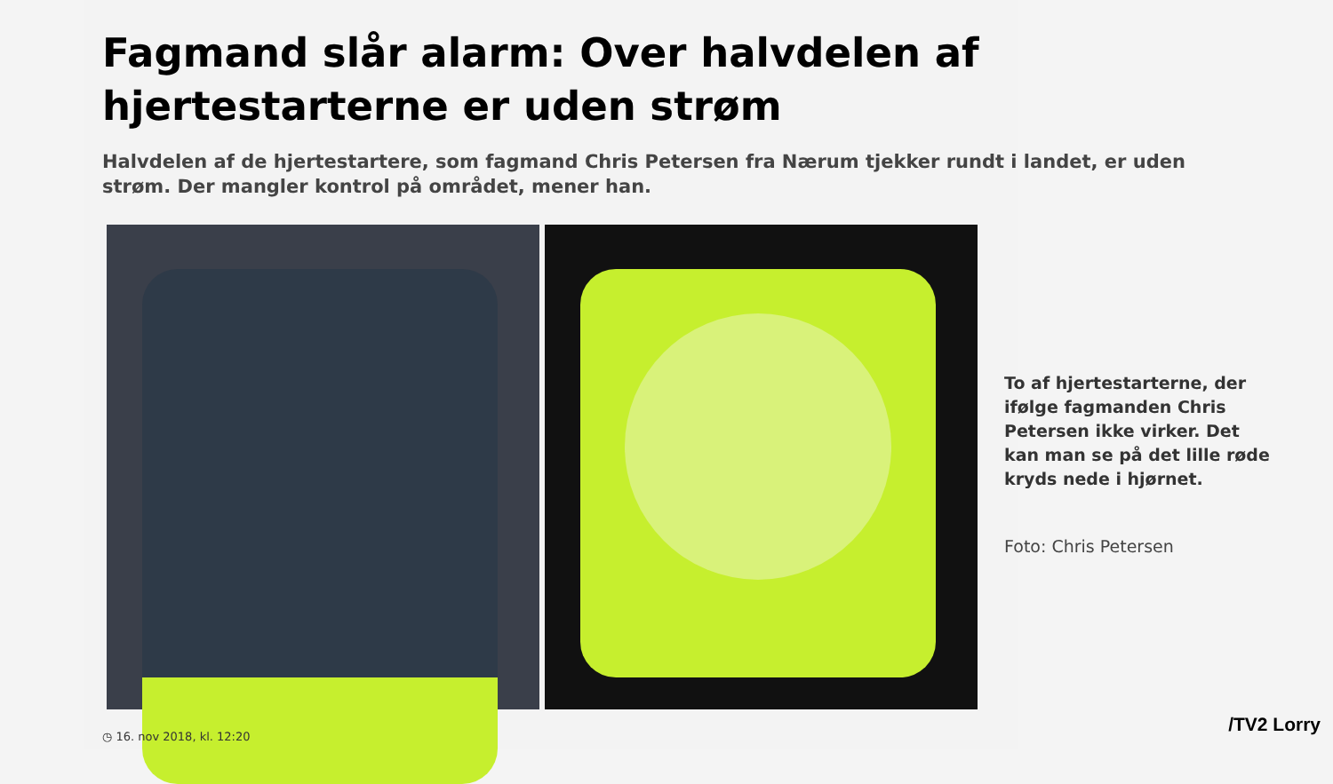Fagmand slår alarm: Over halvdelen af hjertestarterne er uden strøm
Halvdelen af de hjertestartere, som fagmand Chris Petersen fra Nærum tjekker rundt i landet, er uden strøm. Der mangler kontrol på området, mener han.
To af hjertestarterne, der ifølge fagmanden Chris Petersen ikke virker. Det kan man se på det lille røde kryds nede i hjørnet.
Foto: Chris Petersen
◷ 16. nov 2018, kl. 12:20
/TV2 Lorry